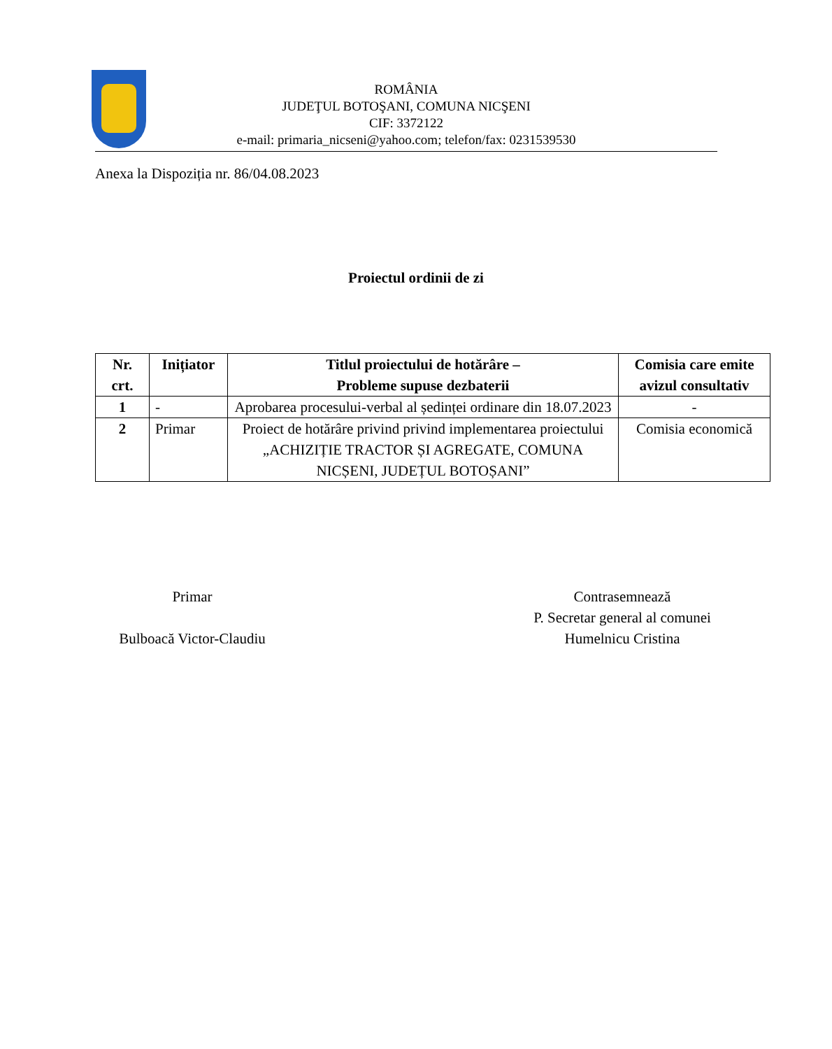ROMÂNIA
JUDEŢUL BOTOŞANI, COMUNA NICŞENI
CIF: 3372122
e-mail: primaria_nicseni@yahoo.com; telefon/fax: 0231539530
Anexa la Dispoziția nr. 86/04.08.2023
Proiectul ordinii de zi
| Nr. crt. | Inițiator | Titlul proiectului de hotărâre – Probleme supuse dezbaterii | Comisia care emite avizul consultativ |
| --- | --- | --- | --- |
| 1 | - | Aprobarea procesului-verbal al ședinței ordinare din 18.07.2023 | - |
| 2 | Primar | Proiect de hotărâre privind privind implementarea proiectului „ACHIZIȚIE TRACTOR ȘI AGREGATE, COMUNA NICȘENI, JUDEȚUL BOTOȘANI” | Comisia economică |
Primar
Bulboacă Victor-Claudiu
Contrasemnează
P. Secretar general al comunei
Humelnicu Cristina